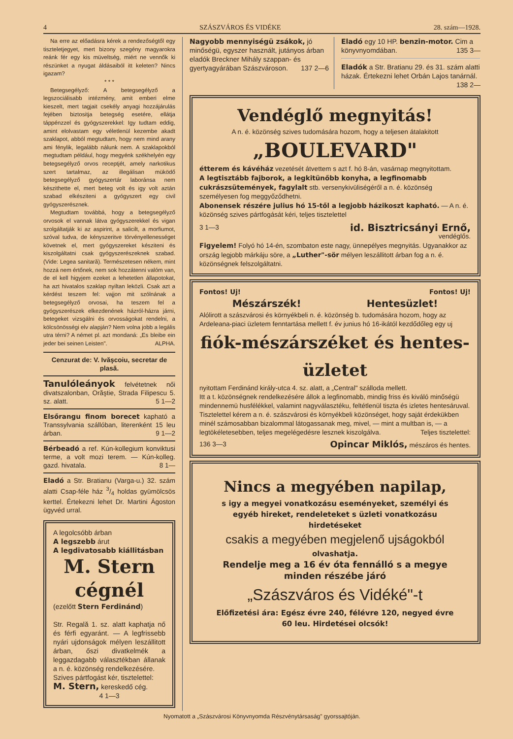4 SZÁSZVÁROS ÉS VIDÉKE 28. szám—1928.
Na erre az előadásra kérek a rendezőségtől egy tiszteletjegyet, mert bizony szegény magyarokra reánk fér egy kis müveltség, miért ne vennők ki részünket a nyugat áldásaiból itt keleten? Nincs igazam?
* * *
Betegsegélyző: A betegsegélyző a legszociálisabb intézmény, amit emberi elme kieszelt, mert tagjait csekély anyagi hozzájárulás fejében biztositja betegség esetére, ellátja táppénzzel és gyógyszerekkel: Igy tudtam eddig, amint elolvastam egy véletlenül kezembe akadt szaklapot, abból megtudtam, hogy nem mind arany ami fénylik, legalább nálunk nem. A szaklapokból megtudtam például, hogy megyénk székhelyén egy betegsegélyző orvos receptjét, amely narkotikus szert tartalmaz, az illegálisan müködő betegsegélyző gyógyszertár laboránsa nem készithette el, mert beteg volt és igy volt aztán szabad elkésziteni a gyógyszert egy civil gyógyszerésznek.
Megtudtam továbbá, hogy a betegsegélyző orvosok el vannak látva gyógyszerekkel és vigan szolgáltatják ki az aspirint, a salicilt, a morfiumot, szóval tudva, de kényszeritve törvényellenességet követnek el, mert gyógyszereket késziteni és kiszolgáltatni csak gyógyszerészeknek szabad. (Vide: Legea sanitară). Természetesen nékem, mint hozzá nem értőnek, nem sok hozzátenni valóm van, de el kell higyjem ezeket a lehetetlen állapotokat, ha azt hivatalos szaklap nyiltan leközli. Csak azt a kérdést teszem fel: vajjon mit szólnának a betegsegélyző orvosai, ha teszem fel a gyógyszerészek elkezdenének házról-házra járni, betegeket vizsgálni és orvosságokat rendelni, a kölcsönösségi elv alapján? Nem volna jobb a legális utra térni? A német pl. azt mondaná: „Es bleibe ein jeder bei seinen Leisten". ALPHA.
Cenzurat de: V. Ivăşcoiu, secretar de plasă.
Tanulóleányok felvétetnek női divatszalonban, Orăştie, Strada Filipescu 5. sz. alatt. 5 1—2
Elsőrangu finom borecet kapható a Transsylvania szállóban, literenként 15 leu árban. 9 1—2
Bérbeadó a ref. Kún-kollegium konviktusi terme, a volt mozi terem. — Kún-kolleg. gazd. hivatala. 8 1—
Eladó a Str. Bratianu (Varga-u.) 32. szám alatti Csap-féle ház 3/4 holdas gyümölcsös kerttel. Értekezni lehet Dr. Martini Ágoston ügyvéd urral.
A legolcsóbb árban
A legszebb árut
A legdivatosabb kiállitásban
M. Stern cégnél
(ezelőtt Stern Ferdinánd)
Str. Regală 1. sz. alatt kaphatja nő és férfi egyaránt. — A legfrissebb nyári ujdonságok mélyen leszállitott árban, őszi divatkelmék a leggazdagabb választékban állanak a n. é. közönség rendelkezésére.
Szives pártfogást kér, tisztelettel:
M. Stern, kereskedő cég.
4 1—3
Nagyobb mennyiségü zsákok, jó minőségü, egyszer használt, jutányos árban eladók Breckner Mihály szappan- és gyertyagyárában Szászvároson. 137 2—6
Eladó egy 10 HP. benzin-motor. Cim a könyvnyomdában. 135 3—
Eladók a Str. Bratianu 29. és 31. szám alatti házak. Értekezni lehet Orbán Lajos tanárnál. 138 2—
Vendéglő megnyitás!
A n. é. közönség szives tudomására hozom, hogy a teljesen átalakitott
„BOULEVARD"
étterem és kávéház vezetését átvettem s azt f. hó 8-án, vasárnap megnyitottam.
A legtisztább fajborok, a legkitünőbb konyha, a legfinomabb cukrászsütemények, fagylalt stb. versenykivüliségéről a n. é. közönség személyesen fog meggyőződhetni.
Abonensek részére julius hó 15-től a legjobb házikoszt kapható. — A n. é. közönség szives pártfogását kéri, teljes tisztelettel
3 1—3 id. Bisztricsányi Ernő,
vendéglős.
Figyelem! Folyó hó 14-én, szombaton este nagy, ünnepélyes megnyitás. Ugyanakkor az ország legjobb márkáju söre, a „Luther"-sör mélyen leszállitott árban fog a n. é. közönségnek felszolgáltatni.
Fontos! Uj! Fontos! Uj!
Mészárszék! Hentesüzlet!
Alólirott a szászvárosi és környékbeli n. é. közönség b. tudomására hozom, hogy az Ardeleana-piaci üzletem fenntartása mellett f. év junius hó 16-ikától kezdődőleg egy uj
fiók-mészárszéket és hentes-üzletet
nyitottam Ferdinánd király-utca 4. sz. alatt, a „Central" szálloda mellett.
Itt a t. közönségnek rendelkezésére állok a legfinomabb, mindig friss és kiváló minőségü mindennemü husfélékkel, valamint nagyválasztéku, feltétlenül tiszta és izletes hentesáruval.
Tisztelettel kérem a n. é. szászvárosi és környékbeli közönséget, hogy saját érdekükben minél számosabban bizalommal látogassanak meg, mivel, — mint a multban is, — a legtökéletesebben, teljes megelégedésre lesznek kiszolgálva. Teljes tisztelettel:
136 3—3 Opincar Miklós, mészáros és hentes.
Nincs a megyében napilap,
s igy a megyei vonatkozásu eseményeket, személyi és egyéb hireket, rendeleteket s üzleti vonatkozásu hirdetéseket
csakis a megyében megjelenő ujságokból
olvashatja.
Rendelje meg a 16 év óta fennálló s a megye minden részébe járó
„Szászváros és Vidéké"-t
Előfizetési ára: Egész évre 240, félévre 120, negyed évre 60 leu. Hirdetései olcsók!
Nyomatott a „Szászvárosi Könyvnyomda Részvénytársaság" gyorssajtóján.